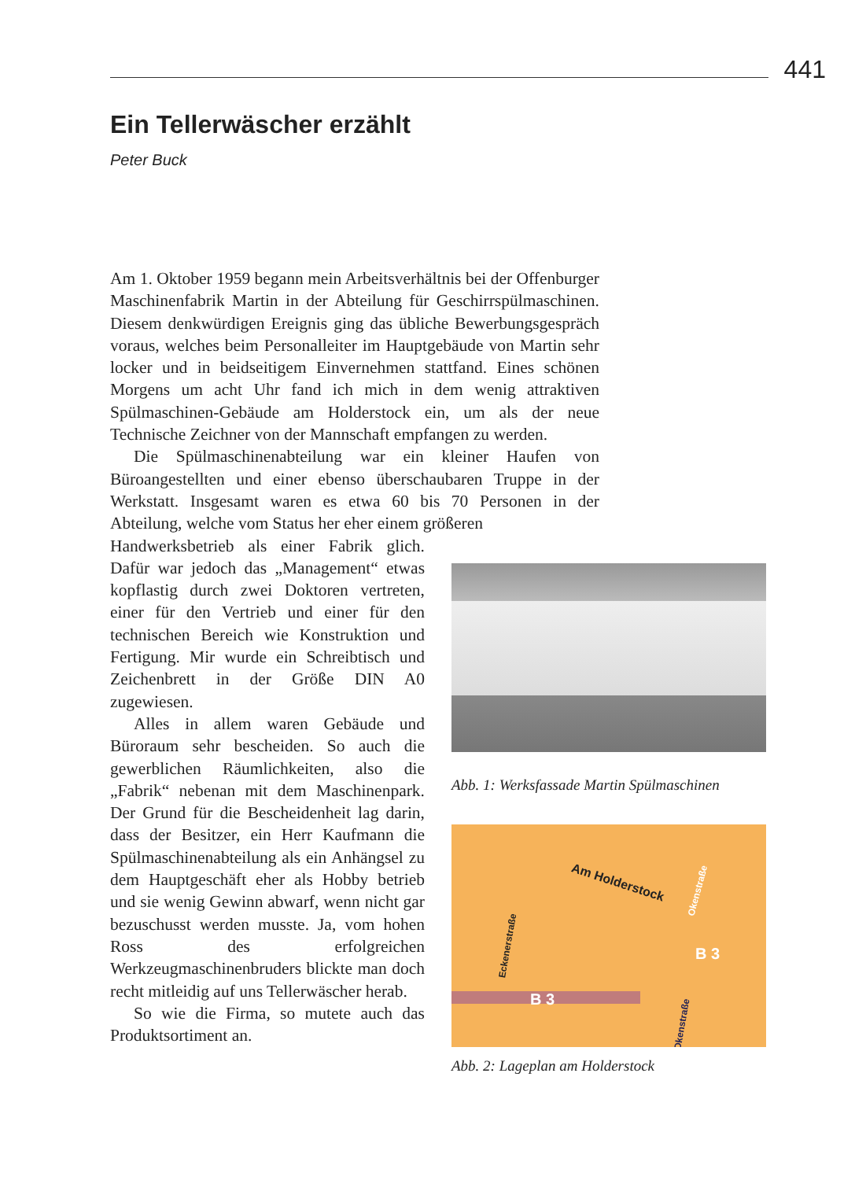441
Ein Tellerwäscher erzählt
Peter Buck
Am 1. Oktober 1959 begann mein Arbeitsverhältnis bei der Offenburger Maschinenfabrik Martin in der Abteilung für Geschirrspülmaschinen. Diesem denkwürdigen Ereignis ging das übliche Bewerbungsgespräch voraus, welches beim Personalleiter im Hauptgebäude von Martin sehr locker und in beidseitigem Einvernehmen stattfand. Eines schönen Morgens um acht Uhr fand ich mich in dem wenig attraktiven Spülmaschinen-Gebäude am Holderstock ein, um als der neue Technische Zeichner von der Mannschaft empfangen zu werden.
Die Spülmaschinenabteilung war ein kleiner Haufen von Büroangestellten und einer ebenso überschaubaren Truppe in der Werkstatt. Insgesamt waren es etwa 60 bis 70 Personen in der Abteilung, welche vom Status her eher einem größeren
Handwerksbetrieb als einer Fabrik glich. Dafür war jedoch das „Management“ etwas kopflastig durch zwei Doktoren vertreten, einer für den Vertrieb und einer für den technischen Bereich wie Konstruktion und Fertigung. Mir wurde ein Schreibtisch und Zeichenbrett in der Größe DIN A0 zugewiesen.
Alles in allem waren Gebäude und Büroraum sehr bescheiden. So auch die gewerblichen Räumlichkeiten, also die „Fabrik“ nebenan mit dem Maschinenpark. Der Grund für die Bescheidenheit lag darin, dass der Besitzer, ein Herr Kaufmann die Spülmaschinenabteilung als ein Anhängsel zu dem Hauptgeschäft eher als Hobby betrieb und sie wenig Gewinn abwarf, wenn nicht gar bezuschusst werden musste. Ja, vom hohen Ross des erfolgreichen Werkzeugmaschinenbruders blickte man doch recht mitleidig auf uns Tellerwäscher herab.
So wie die Firma, so mutete auch das Produktsortiment an.
Abb. 1: Werksfassade Martin Spülmaschinen
Am Holderstock
Eckenerstraße
Okenstraße
Okenstraße
B 3
B 3
Abb. 2: Lageplan am Holderstock